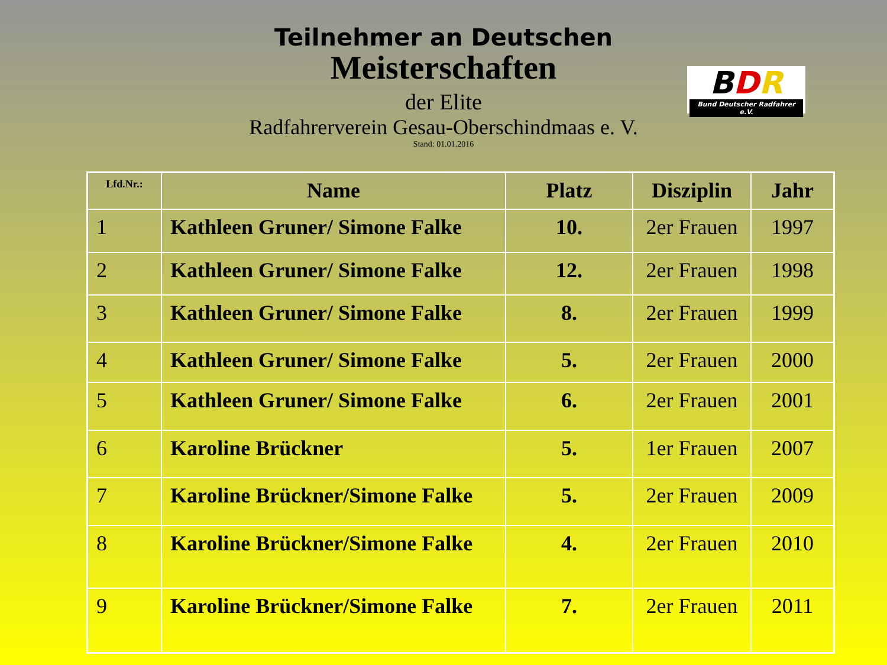Teilnehmer an Deutschen
Meisterschaften
der Elite
Radfahrerverein Gesau-Oberschindmaas e. V.
Stand: 01.01.2016
BDR
Bund Deutscher Radfahrer e.V.
| Lfd.Nr.: | Name | Platz | Disziplin | Jahr |
| --- | --- | --- | --- | --- |
| 1 | Kathleen Gruner/ Simone Falke | 10. | 2er Frauen | 1997 |
| 2 | Kathleen Gruner/ Simone Falke | 12. | 2er Frauen | 1998 |
| 3 | Kathleen Gruner/ Simone Falke | 8. | 2er Frauen | 1999 |
| 4 | Kathleen Gruner/ Simone Falke | 5. | 2er Frauen | 2000 |
| 5 | Kathleen Gruner/ Simone Falke | 6. | 2er Frauen | 2001 |
| 6 | Karoline Brückner | 5. | 1er Frauen | 2007 |
| 7 | Karoline Brückner/Simone Falke | 5. | 2er Frauen | 2009 |
| 8 | Karoline Brückner/Simone Falke | 4. | 2er Frauen | 2010 |
| 9 | Karoline Brückner/Simone Falke | 7. | 2er Frauen | 2011 |